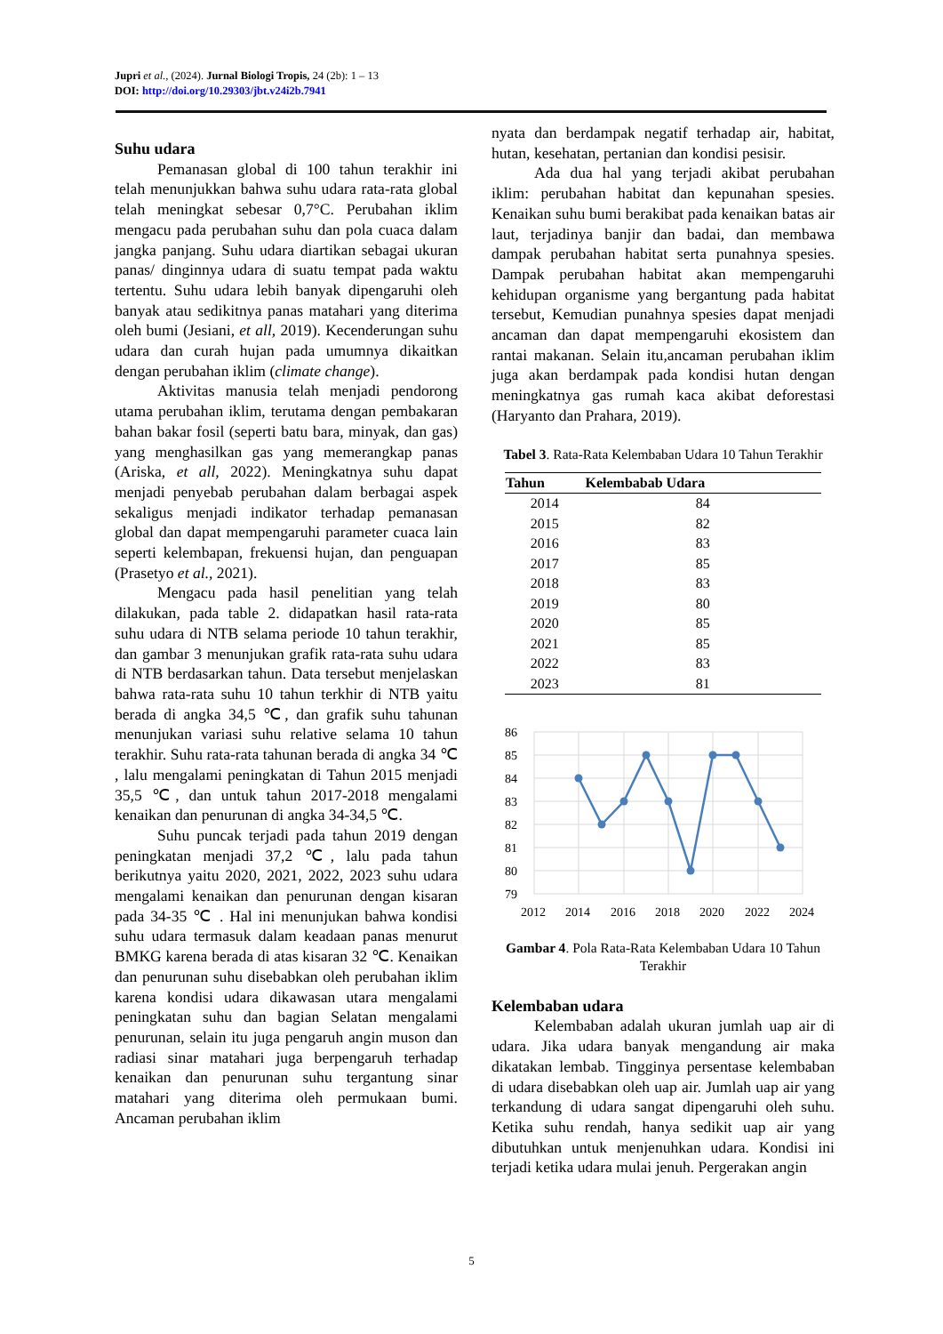Jupri et al., (2024). Jurnal Biologi Tropis, 24 (2b): 1 – 13
DOI: http://doi.org/10.29303/jbt.v24i2b.7941
Suhu udara
Pemanasan global di 100 tahun terakhir ini telah menunjukkan bahwa suhu udara rata-rata global telah meningkat sebesar 0,7°C. Perubahan iklim mengacu pada perubahan suhu dan pola cuaca dalam jangka panjang. Suhu udara diartikan sebagai ukuran panas/ dinginnya udara di suatu tempat pada waktu tertentu. Suhu udara lebih banyak dipengaruhi oleh banyak atau sedikitnya panas matahari yang diterima oleh bumi (Jesiani, et all, 2019). Kecenderungan suhu udara dan curah hujan pada umumnya dikaitkan dengan perubahan iklim (climate change).
Aktivitas manusia telah menjadi pendorong utama perubahan iklim, terutama dengan pembakaran bahan bakar fosil (seperti batu bara, minyak, dan gas) yang menghasilkan gas yang memerangkap panas (Ariska, et all, 2022). Meningkatnya suhu dapat menjadi penyebab perubahan dalam berbagai aspek sekaligus menjadi indikator terhadap pemanasan global dan dapat mempengaruhi parameter cuaca lain seperti kelembapan, frekuensi hujan, dan penguapan (Prasetyo et al., 2021).
Mengacu pada hasil penelitian yang telah dilakukan, pada table 2. didapatkan hasil rata-rata suhu udara di NTB selama periode 10 tahun terakhir, dan gambar 3 menunjukan grafik rata-rata suhu udara di NTB berdasarkan tahun. Data tersebut menjelaskan bahwa rata-rata suhu 10 tahun terkhir di NTB yaitu berada di angka 34,5 ℃, dan grafik suhu tahunan menunjukan variasi suhu relative selama 10 tahun terakhir. Suhu rata-rata tahunan berada di angka 34 ℃ , lalu mengalami peningkatan di Tahun 2015 menjadi 35,5 ℃, dan untuk tahun 2017-2018 mengalami kenaikan dan penurunan di angka 34-34,5 ℃.
Suhu puncak terjadi pada tahun 2019 dengan peningkatan menjadi 37,2 ℃, lalu pada tahun berikutnya yaitu 2020, 2021, 2022, 2023 suhu udara mengalami kenaikan dan penurunan dengan kisaran pada 34-35 ℃ . Hal ini menunjukan bahwa kondisi suhu udara termasuk dalam keadaan panas menurut BMKG karena berada di atas kisaran 32 ℃. Kenaikan dan penurunan suhu disebabkan oleh perubahan iklim karena kondisi udara dikawasan utara mengalami peningkatan suhu dan bagian Selatan mengalami penurunan, selain itu juga pengaruh angin muson dan radiasi sinar matahari juga berpengaruh terhadap kenaikan dan penurunan suhu tergantung sinar matahari yang diterima oleh permukaan bumi. Ancaman perubahan iklim
nyata dan berdampak negatif terhadap air, habitat, hutan, kesehatan, pertanian dan kondisi pesisir.
Ada dua hal yang terjadi akibat perubahan iklim: perubahan habitat dan kepunahan spesies. Kenaikan suhu bumi berakibat pada kenaikan batas air laut, terjadinya banjir dan badai, dan membawa dampak perubahan habitat serta punahnya spesies. Dampak perubahan habitat akan mempengaruhi kehidupan organisme yang bergantung pada habitat tersebut, Kemudian punahnya spesies dapat menjadi ancaman dan dapat mempengaruhi ekosistem dan rantai makanan. Selain itu,ancaman perubahan iklim juga akan berdampak pada kondisi hutan dengan meningkatnya gas rumah kaca akibat deforestasi (Haryanto dan Prahara, 2019).
Tabel 3. Rata-Rata Kelembaban Udara 10 Tahun Terakhir
| Tahun | Kelembabab Udara |
| --- | --- |
| 2014 | 84 |
| 2015 | 82 |
| 2016 | 83 |
| 2017 | 85 |
| 2018 | 83 |
| 2019 | 80 |
| 2020 | 85 |
| 2021 | 85 |
| 2022 | 83 |
| 2023 | 81 |
86
85
84
83
82
81
80
79
2012
2014
2016
2018
2020
2022
2024
Gambar 4. Pola Rata-Rata Kelembaban Udara 10 Tahun Terakhir
Kelembaban udara
Kelembaban adalah ukuran jumlah uap air di udara. Jika udara banyak mengandung air maka dikatakan lembab. Tingginya persentase kelembaban di udara disebabkan oleh uap air. Jumlah uap air yang terkandung di udara sangat dipengaruhi oleh suhu. Ketika suhu rendah, hanya sedikit uap air yang dibutuhkan untuk menjenuhkan udara. Kondisi ini terjadi ketika udara mulai jenuh. Pergerakan angin
5